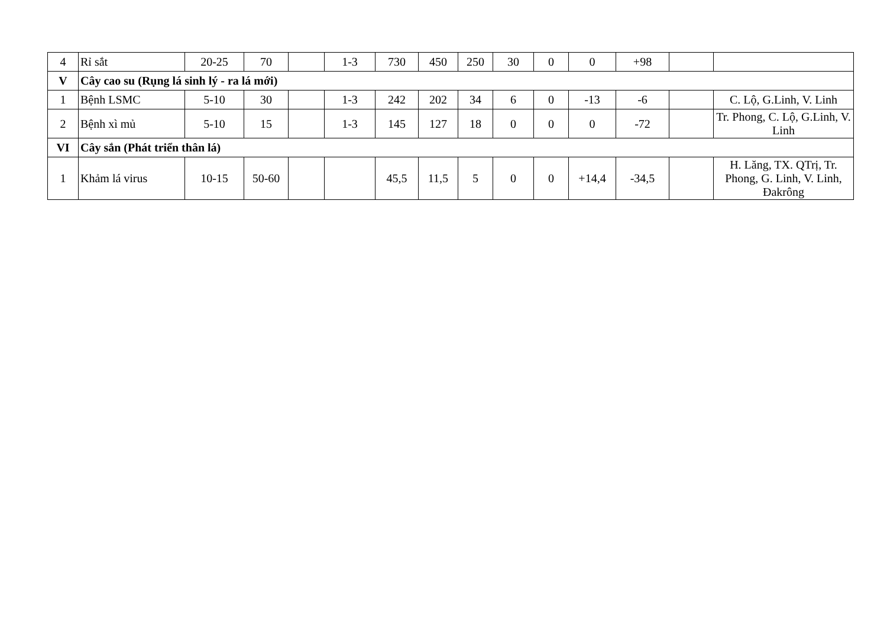| 4 | Rỉ sắt | 20-25 | 70 | | 1-3 | 730 | 450 | 250 | 30 | 0 | 0 | +98 | | |
| V | Cây cao su (Rụng lá sinh lý - ra lá mới) | | | | | | | | | | | | | |
| 1 | Bệnh LSMC | 5-10 | 30 | | 1-3 | 242 | 202 | 34 | 6 | 0 | -13 | -6 | | C. Lộ, G.Linh, V. Linh |
| 2 | Bệnh xì mủ | 5-10 | 15 | | 1-3 | 145 | 127 | 18 | 0 | 0 | 0 | -72 | | Tr. Phong, C. Lộ, G.Linh, V. Linh |
| VI | Cây sắn (Phát triển thân lá) | | | | | | | | | | | | | |
| 1 | Khảm lá virus | 10-15 | 50-60 | | | 45,5 | 11,5 | 5 | 0 | 0 | +14,4 | -34,5 | | H. Lăng, TX. QTrị, Tr. Phong, G. Linh, V. Linh, Đakrông |